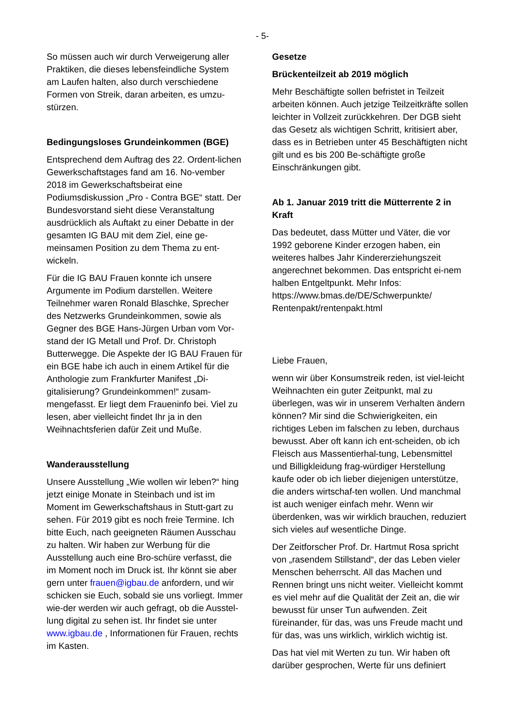- 5-
So müssen auch wir durch Verweigerung aller Praktiken, die dieses lebensfeindliche System am Laufen halten, also durch verschiedene Formen von Streik, daran arbeiten, es umzu-stürzen.
Bedingungsloses Grundeinkommen (BGE)
Entsprechend dem Auftrag des 22. Ordent-lichen Gewerkschaftstages fand am 16. No-vember 2018 im Gewerkschaftsbeirat eine Podiumsdiskussion „Pro - Contra BGE“ statt. Der Bundesvorstand sieht diese Veranstaltung ausdrücklich als Auftakt zu einer Debatte in der gesamten IG BAU mit dem Ziel, eine ge-meinsamen Position zu dem Thema zu ent-wickeln.
Für die IG BAU Frauen konnte ich unsere Argumente im Podium darstellen. Weitere Teilnehmer waren Ronald Blaschke, Sprecher des Netzwerks Grundeinkommen, sowie als Gegner des BGE Hans-Jürgen Urban vom Vor-stand der IG Metall und Prof. Dr. Christoph Butterwegge. Die Aspekte der IG BAU Frauen für ein BGE habe ich auch in einem Artikel für die Anthologie zum Frankfurter Manifest „Di-gitalisierung? Grundeinkommen!“ zusam-mengefasst. Er liegt dem Fraueninfo bei. Viel zu lesen, aber vielleicht findet Ihr ja in den Weihnachtsferien dafür Zeit und Muße.
Wanderausstellung
Unsere Ausstellung „Wie wollen wir leben?“ hing jetzt einige Monate in Steinbach und ist im Moment im Gewerkschaftshaus in Stutt-gart zu sehen. Für 2019 gibt es noch freie Termine. Ich bitte Euch, nach geeigneten Räumen Ausschau zu halten. Wir haben zur Werbung für die Ausstellung auch eine Bro-schüre verfasst, die im Moment noch im Druck ist. Ihr könnt sie aber gern unter frauen@igbau.de anfordern, und wir schicken sie Euch, sobald sie uns vorliegt. Immer wie-der werden wir auch gefragt, ob die Ausstel-lung digital zu sehen ist. Ihr findet sie unter www.igbau.de , Informationen für Frauen, rechts im Kasten.
Gesetze
Brückenteilzeit ab 2019 möglich
Mehr Beschäftigte sollen befristet in Teilzeit arbeiten können. Auch jetzige Teilzeitkräfte sollen leichter in Vollzeit zurückkehren. Der DGB sieht das Gesetz als wichtigen Schritt, kritisiert aber, dass es in Betrieben unter 45 Beschäftigten nicht gilt und es bis 200 Be-schäftigte große Einschränkungen gibt.
Ab 1. Januar 2019 tritt die Mütterrente 2 in Kraft
Das bedeutet, dass Mütter und Väter, die vor 1992 geborene Kinder erzogen haben, ein weiteres halbes Jahr Kindererziehungszeit angerechnet bekommen. Das entspricht ei-nem halben Entgeltpunkt. Mehr Infos: https://www.bmas.de/DE/Schwerpunkte/ Rentenpakt/rentenpakt.html
Liebe Frauen,
wenn wir über Konsumstreik reden, ist viel-leicht Weihnachten ein guter Zeitpunkt, mal zu überlegen, was wir in unserem Verhalten ändern können? Mir sind die Schwierigkeiten, ein richtiges Leben im falschen zu leben, durchaus bewusst. Aber oft kann ich ent-scheiden, ob ich Fleisch aus Massentierhal-tung, Lebensmittel und Billigkleidung frag-würdiger Herstellung kaufe oder ob ich lieber diejenigen unterstütze, die anders wirtschaf-ten wollen. Und manchmal ist auch weniger einfach mehr. Wenn wir überdenken, was wir wirklich brauchen, reduziert sich vieles auf wesentliche Dinge.
Der Zeitforscher Prof. Dr. Hartmut Rosa spricht von „rasendem Stillstand“, der das Leben vieler Menschen beherrscht. All das Machen und Rennen bringt uns nicht weiter. Vielleicht kommt es viel mehr auf die Qualität der Zeit an, die wir bewusst für unser Tun aufwenden. Zeit füreinander, für das, was uns Freude macht und für das, was uns wirklich, wirklich wichtig ist.
Das hat viel mit Werten zu tun. Wir haben oft darüber gesprochen, Werte für uns definiert